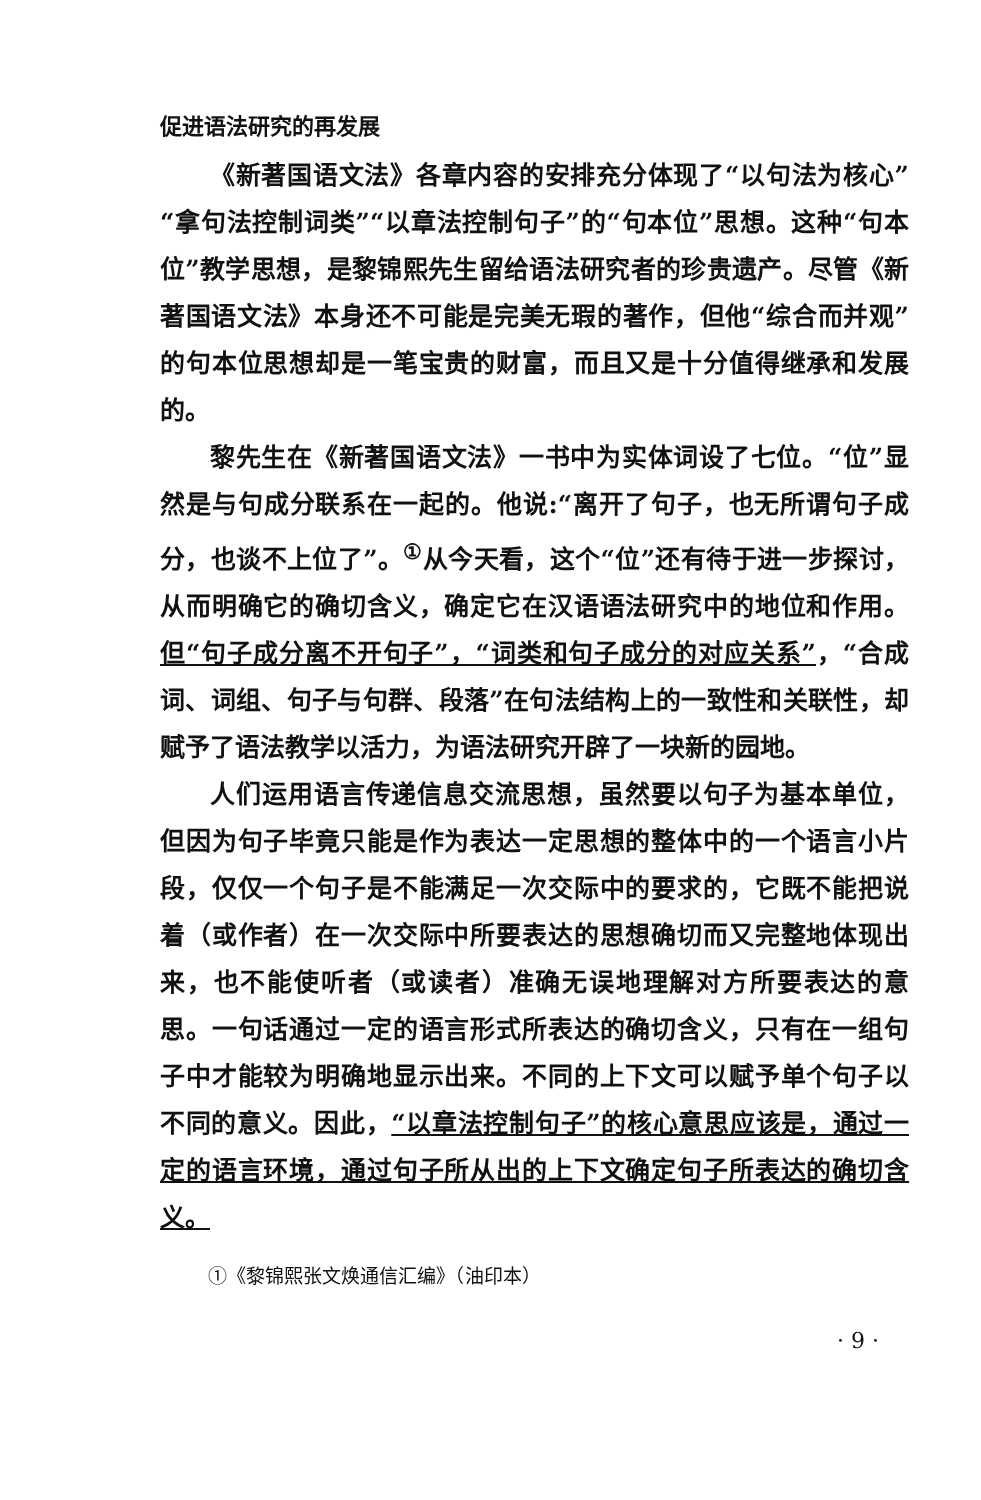促进语法研究的再发展
《新著国语文法》各章内容的安排充分体现了“以句法为核心”“拿句法控制词类”“以章法控制句子”的“句本位”思想。这种“句本位”教学思想，是黎锦熙先生留给语法研究者的珍贵遗产。尽管《新著国语文法》本身还不可能是完美无瑕的著作，但他“综合而并观”的句本位思想却是一笔宝贵的财富，而且又是十分值得继承和发展的。
黎先生在《新著国语文法》一书中为实体词设了七位。“位”显然是与句成分联系在一起的。他说:“离开了句子，也无所谓句子成分，也谈不上位了”。<sup>①</sup>从今天看，这个“位”还有待于进一步探讨，从而明确它的确切含义，确定它在汉语语法研究中的地位和作用。但“句子成分离不开句子”，“词类和句子成分的对应关系”，“合成词、词组、句子与句群、段落”在句法结构上的一致性和关联性，却赋予了语法教学以活力，为语法研究开辟了一块新的园地。
人们运用语言传递信息交流思想，虽然要以句子为基本单位，但因为句子毕竟只能是作为表达一定思想的整体中的一个语言小片段，仅仅一个句子是不能满足一次交际中的要求的，它既不能把说着（或作者）在一次交际中所要表达的思想确切而又完整地体现出来，也不能使听者（或读者）准确无误地理解对方所要表达的意思。一句话通过一定的语言形式所表达的确切含义，只有在一组句子中才能较为明确地显示出来。不同的上下文可以赋予单个句子以不同的意义。因此，“以章法控制句子”的核心意思应该是，通过一定的语言环境，通过句子所从出的上下文确定句子所表达的确切含义。
①《黎锦熙张文焕通信汇编》（油印本）
· 9 ·